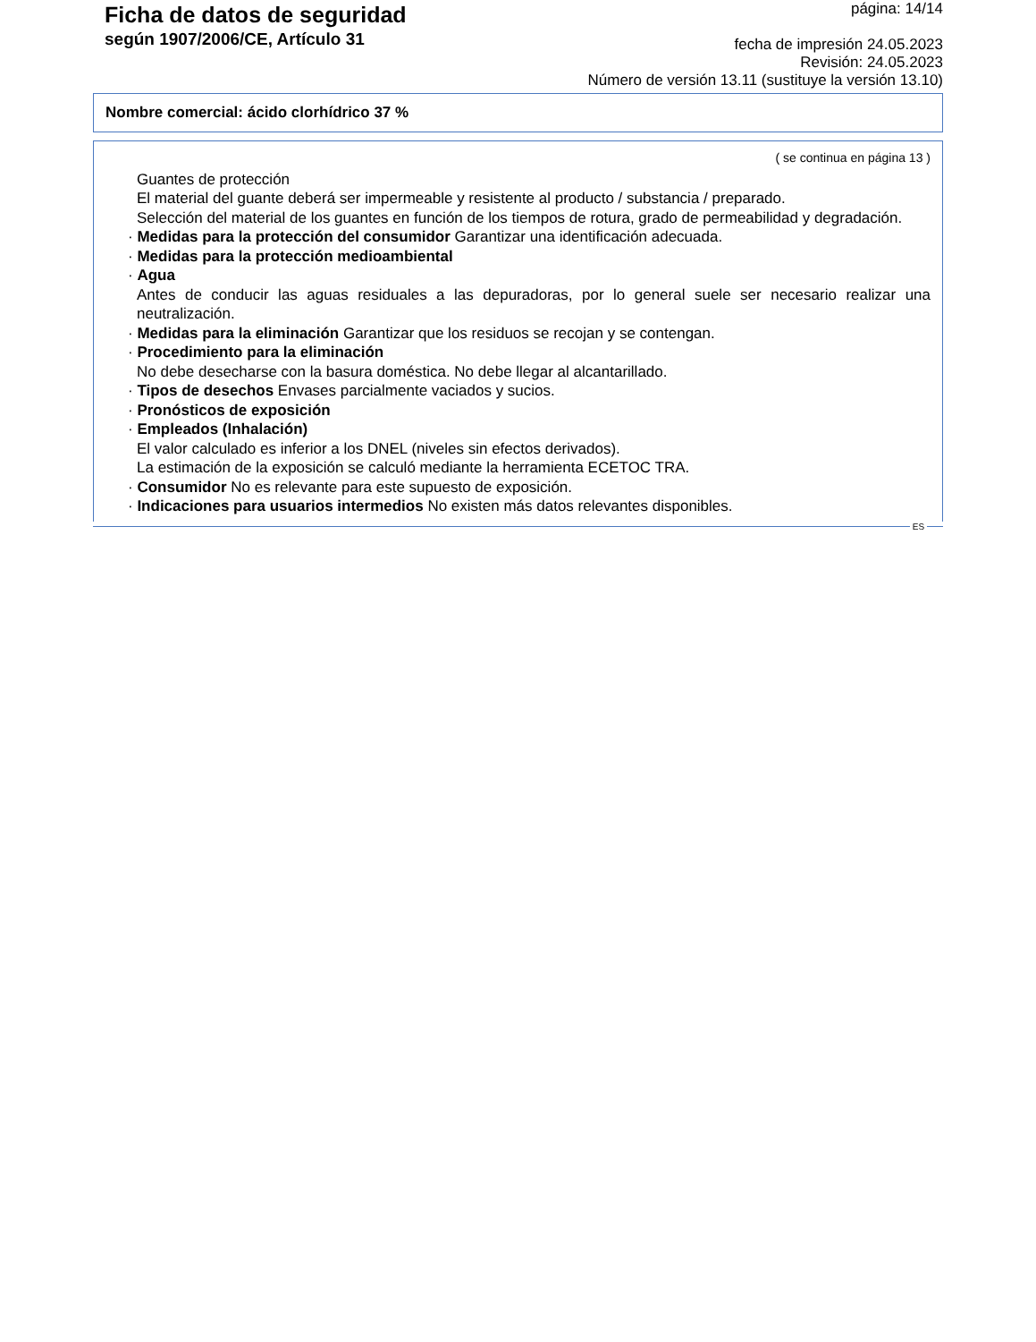Ficha de datos de seguridad
según 1907/2006/CE, Artículo 31
página: 14/14
fecha de impresión 24.05.2023
Revisión: 24.05.2023
Número de versión 13.11 (sustituye la versión 13.10)
Nombre comercial: ácido clorhídrico 37 %
( se continua en página 13 )
Guantes de protección
El material del guante deberá ser impermeable y resistente al producto / substancia / preparado.
Selección del material de los guantes en función de los tiempos de rotura, grado de permeabilidad y degradación.
· Medidas para la protección del consumidor Garantizar una identificación adecuada.
· Medidas para la protección medioambiental
· Agua
Antes de conducir las aguas residuales a las depuradoras, por lo general suele ser necesario realizar una neutralización.
· Medidas para la eliminación Garantizar que los residuos se recojan y se contengan.
· Procedimiento para la eliminación
No debe desecharse con la basura doméstica. No debe llegar al alcantarillado.
· Tipos de desechos Envases parcialmente vaciados y sucios.
· Pronósticos de exposición
· Empleados (Inhalación)
El valor calculado es inferior a los DNEL (niveles sin efectos derivados).
La estimación de la exposición se calculó mediante la herramienta ECETOC TRA.
· Consumidor No es relevante para este supuesto de exposición.
· Indicaciones para usuarios intermedios No existen más datos relevantes disponibles.
ES